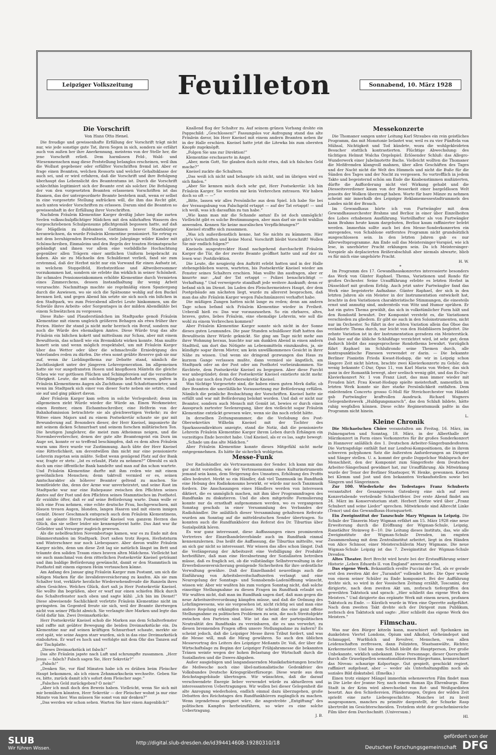Leipziger Volkszeitung
Feuilleton
Sonnabend, 10. März 1928
Die Vorschrift
Von Hans Otto Henel.
Die freudige und gewissenhafte Erfüllung der Vorschrift trägt nicht nur, wie jede sonstige gute Tat, ihren Segen in sich, sondern sie erfährt auch von außen her ihre Anerkennung, meistens von der Stelle her, die jene Vorschrift erließ. Dem harmlosen Feld-, Wald- und Wiesenmenschen mag diese Feststellung belanglos erscheinen, weil ihm die Wollust gegebener oder erfüllter Vorschriften fremd ist. Aber er frage einen Beamten, welchen Ressorts und welcher Gehaltsklasse der auch sei, und er wird erfahren, daß die Vorschrift und ihre Befolgung überhaupt das Lebenslicht des Beamtentums ist. Durch die Vorschrift schlechthin legitimiert sich der Beamte erst als solcher. Die Befolgung der von den vorgesetzten Beamten erlassenen Vorschriften ist das Examen, das der untergeordnete Beamte bestehen muß, wenn er selbst in eine vorgesetzte Stellung aufrücken will, die ihm das Recht gibt, nach unten wieder Vorschriften zu erlassen. Darum sind die Beamten so gewissenhaft in der Erfüllung ihrer Vorschriften.
Nachdem Fräulein Klementine Karger dreißig Jahre lang die zarten Seelen volksschulpflichtiger Mädchen mit den nährhaften Wassern des vorgeschriebenen Schulpensums pflichtgemäß begossen hatte, auf daß die Mägdlein zu duldsamen Gattinnen braver Staatsbürger heranwüchsen, da wurde Fräulein Klementine pensioniert. Sie ertrug es mit dem beruhigenden Bewußtsein, viele Jahrgänge wilder Kinder mit Schönschreiben, Einmaleins und den Regeln der trauten Heimatsprache gebändigt und ihnen vor allem eine vorbildliche Hochachtung gegenüber allen Trägern einer amtlichen Uniform beigebracht zu haben. Als sie zu Michaelis den Schuldienst verließ, fand sie zum erstenmal, daß der Herbst nicht nur ein Vorwand für einen Aufsatz ist, in welchem Stoppelfeld, Herbstzeitlose und Altweibersommer vorzukommen hat, sondern sie erlebte ihn wirklich in seiner Schönheit. Ihr schmales Pensionseinkommen erhöhte Klementine durch Vermieten eines Zimmerchens, dessen Instandhaltung ihr wenig Arbeit verursachte. Nachmittags machte sie regelmäßig einen Spaziergang durch die Auwiesen, wo sie sich die Spätsonne wohlig auf den Buckel brennen ließ, und gegen Abend hin setzte sie sich noch ein bißchen in den Stadtpark, wo zum Feierabend allerlei Leute hinkommen, um die Schwüle ihres Arbeits- oder Sorgentages in der milden Abendkühle bei einem Schwätzchen zu vergessen.
Diese Ruhe- und Plauderstündchen im Stadtparke genoß Fräulein Klementine mit einem ungleich größeren Behagen als etwa früher ihre Ferien. Hinter ihr stand ja nicht mehr herrisch ein Beruf, sondern nur noch die Würde des ehemaligen Amtes. Diese Würde trug das alte Fräulein ein bißchen kokett und mitteilsam zur Schau, aber mit einem Bewußtsein, das schnell wie ein Bremsklotz wirken konnte. Man mußte honett sein und wenn möglich respektabel, um mit Fräulein Karger über das Wetter oder über die schmachvolle Erniedrigung des Vaterlandes reden zu dürfen. Die etwa sonst geübte Reserve gab sie nur auf, wenn ihr Lieblingsthema zur Debatte stand, nämlich die Zuchtlosigkeit unter der jüngeren Lehrergeneration. Im allgemeinen hatte sie vor ausgefransten Hosen und knopflosen Mänteln die gleiche Scheu wie vor gottlosen Flüchen und Schimpfereien auf die verordnete Obrigkeit. Leute, die mit solchen Mängeln behaftet waren, galten in Fräulein Klementinens Augen als Zuchthaus- und Schafottanwärter, und wenn im Stadtpark sich einer von dieser Sorte neben sie setzte, stand sie auf und ging pikiert davon.
Aber Fräulein Karger kam selten in solche Verlegenheit; denn im allgemeinen zieht Würde wieder die Würde an. Einen Werkmeister, einen Rentner, einen Eichamtsschreiber, eine Helferin von der Bahnhofsmission betrachtete sie als gleichwertigen Verkehr; zu der Witwe eines Majors und zu einem Postsekretär schaute sie gar mit Bewunderung auf. Besonders dieser, der Herr Kneisel, imponierte ihr mit seinem dicken Schnurrbart und seinem forschen militärischen Ton. Die heutigen Junglehrer, die meist zum Atheismus neigen, und die Novemberverbrecher, denen der gute alte Beamtengeist ein Dorn im Auge sei, konnte er so treffend beschimpfen, daß es dem alten Fräulein warm ums Herz wurde vor Zustimmung. Auch übte der Herr Kneisel eine Ritterlichkeit, um derentwillen ihm nicht nur eine pensionierte Lehrerin zugetan sein müßte. Selbst wenn genügend Platz auf der Bank war, fragte er stets: „Ist es erlaubt, Platz zu nehmen?“ Obwohl es sich doch um eine öffentliche Bank handelte und man auf ihn schon wartete. Und Fräulein Klementine durfte mit ihm reden wie mit einem gewöhnlichen Menschen; denn taktvoll vermied er es, seinen Amtscharakter als höherer Beamter geltend zu machen. Sie bemitleidete ihn, denn der Arme war unverheiratet, und seine Rast im Stadtparke war nur eine Ruhepause zwischen den Pflichten seines Amtes auf der Post und den Pflichten seines Stammtisches im Posthotel. Er erzählte öfter, daß er auf seine Beförderung warte. Dann wolle er sich eine Frau nehmen, eine echte deutsche Frau, hochgewachsen, mit blauen treuen Augen, blonden, langen Haaren und mit einem innigen Gemüt. Dieser Geschmack entsprach auch dem Fräulein Klementinens, und sie gönnte Herrn Postsekretär Kneisel von ganzem Herzen das Glück, das sie selber leider nie kennengelernt hatte. Das Amt war ihr Geliebter und Versorger zugleich gewesen.
Als die nebelfeuchten Novembertage kamen, war es zu Ende mit den Dämmerstunden im Stadtpark. Dort saßen trotz Regen, Herbststurm und Winterschnee nur noch Liebespaare. Aber davon wußte Fräulein Karger nichts, denn um diese Zeit lag sie natürlich längst im Bett und träumte den soliden Traum eines braven alten Mädchens. Vielleicht hat sie auch manchmal von dem ritterlichen Postsekretär Kneisel geträumt und ihm baldige Beförderung gewünscht, damit er den Stammtisch im Posthotel mit einem eigenen Heim vertauschen könne.
Am Anfang des Januar ging Fräulein Karger zum Postamt, um sich die nötigen Marken für die Invalidenversicherung zu kaufen. Als sie zum Schalter trat, verklärte herzliche Wiedersehensfreude die Runzeln ihres alten Gesichtes. Welches Glück, dort saß ja Herr Postsekretär Kneisel. Sie wollte ihn begrüßen, aber er warf nur einen schiefen Blick durch das Schalterfenster nach oben und sagte kühl: „Ich bin im Dienst!“ Diese abweisende Sachlichkeit verletzte Fräulein Klementine nicht im geringsten. Im Gegenteil freute sie sich, weil der Beamte ihretwegen nicht von seiner Pflicht abwich. Sie verlangte ihre Marken und legte das Geld dafür hin. Zwei Dreimarkstücke.
Herr Postsekretär Kneisel schob die Marken aus dem Schalterfenster und raffte mit geübter Bewegung die beiden Dreimarkstücke ein. Da Klementine nur auf seinen kräftigen Schnurrbart schaute, merkte sie erst spät, wie seine Augen starr wurden, sich in das eine Dreimarkstück einbohrten. Er warf es hoch und verfolgte mit dem Ohr das Tanzen auf der Tischplatte.
„Dieses Dreimarkstück ist falsch!“
Das alte Fräulein japste nach Luft und schrumpfte zusammen. „Herr Jesus — falsch? Falsch sagen Sie, Herr Sekretär?“
„Falsch!“
„Denken Sie, vor fünf Minuten habe ich es drüben beim Fleischer Haupt bekommen, als ich einen Zehnmarkschein wechselte. Geben Sie es, bitte, zurück damit ich's sofort dem Fleischer sage.“
„Falsches Geld zurückgeben? O nein!“
„Aber ich muß doch den Beweis haben. Vielleicht, wenn Sie sich mit mir bemühen könnten, Herr Sekretär — der Fleischer wohnt ja nur eine Minute von hier. Was müssen Sie sonst von mir denken?“
„Das werden wir schon sehen. Warten Sie hier einen Augenblick!“
Knallend flog der Schalter zu. Auf seinem grünen Vorhang drohte ein Pappschild: „Geschlossen!“ Fassungslos vor Aufregung stand das alte Fräulein davor, bis Herr Kneisel mit einem andern Beamten neben ihr in der Halle erschien. Kneisel hatte jetzt die Litewka bis zum obersten Knopfe zugeknöpft.
„Folgen Sie uns zur Direktion!“
Klementine erschauerte in Angst.
„Aber, mein Gott, Sie glauben doch nicht etwa, daß ich falsches Geld mache?“
Kneisel zuckte die Schultern.
„Das weiß ich nicht und behaupte ich nicht, und im übrigen wird es sich finden.“
„Aber Sie kennen mich doch sehr gut, Herr Postsekretär. Ich bin Fräulein Karger. Sie werden mir kein Verbrechen zutrauen. Wir haben doch so oft — —“
„Bitte, lassen wir alles Persönliche aus dem Spiel. Ich habe Sie bei der Verausgabung von Falschgeld ertappt — auf der Tat ertappt! — und ich weiß, was ich daraufhin zu tun habe.“
„Wie kann man mir die Schande antun! Es ist doch unmöglich! Vielleicht gibt es solche Bestimmungen, aber man darf sie nicht wahllos anwenden. Kennen Sie keine moralischen Verpflichtungen?“
Kneisel straffte sich zusammen.
„Was ich außerdienstlich kenne, hat Sie nichts zu kümmern. Hier gibt's Vorschriften und keine Moral. Vorschrift bleibt Vorschrift! Wollen Sie mir endlich folgen?“
Kneisels ausgestreckter Hand nachgehend durchschritt Fräulein Karger die Tür, die der zweite Beamte geöffnet hatte und auf der zu lesen war: Postdirektion.
Die Leute, die neugierig den Auftritt erlebt hatten und in der Halle stehengeblieben waren, warteten, bis Postsekretär Kneisel wieder am Fenster seines Schalters erschien. Man wollte ihn ausfragen, aber er knurrte nur: „Auf der Tat ertappt — Polizei benachrichtigt — Verhaftung.“ Und verweigerte standhaft jede weitere Auskunft; denn er befand sich im Dienst. Im Laden des Fleischermeisters Haupt, der dem Postgebäude am nächsten liegt, wurde zu allererst besprochen, daß man das alte Fräulein Karger wegen Falschmünzerei verhaftet habe.
Die müßigen Zungen hatten nicht lange zu reden; denn am andern Tage schon befand sich Fräulein Klementine wieder in Freiheit. Ueberall hieß es: Das war vorauszusehen. So ein ehrbares, altes, braves, gutes, liebes Fräulein, eine ehemalige Lehrerin, wie soll die wohl zu einem Verbrechen kommen?
Aber Fräulein Klementine Karger sonnte sich nicht in der Sonne dieses guten Leumundes. Die paar Stunden schuldloser Haft hatten das Bewußtsein ihrer Würde geknickt. Sie ging am Tage nicht mehr aus ihrer Wohnung heraus, huschte nur am dunklen Abend in einen andern Stadtteil, um dort das Nötigste an Lebensmitteln einzukaufen, ja, sie kündigte sogar ihrem Mieter, um kein unwillkommenes Gesicht in ihrer Nähe zu wissen. Und wenn sie dringend gezwungen das Haus zu kurzem Gange verlassen mußte, dann vermied sie ängstlich, am Stadtpark oder an der Post oder am Posthotel vorbeizukommen. Sie fürchtete, dem Postsekretär Kneisel zu begegnen. Aber diese Furcht war unbegründet; denn der Postsekretär Kneisel existierte nicht mehr. Es gab nur noch den Post-Obersekretär Kneisel.
Was tüchtige Vorgesetzte sind, die haben einen guten Merk dafür, ob ihre Beamten die unerläßliche Voraussetzung zur Beförderung erfüllen. Nämlich die peinliche Beobachtung der Vorschriften. Kneisel hatte sie erfüllt und war mit Beförderung belohnt worden. Und daß er nicht nur Beamter, sondern auch Mensch mit Gemüt ist, bewies er durch einen Ausspruch zartester Seelenregung, über den vielleicht sogar Fräulein Klementine entzückt gewesen wäre, wenn sie ihn noch erlebt hätte.
In derselben Zeitungsnummer, die die Verlobung des Post-Obersekretärs Wilhelm Kneisel mit der Tochter des Sparkassendirektors anzeigte, stand die Notiz, daß die pensionierte Lehrerin Fräulein Klementine Karger ihrem Leben durch Erhängen ein vorzeitiges Ende bereitet habe. Und Kneisel, als er es las, sagte bewegt:
„Schade um das alte Mädchen.“
Aber Fräulein Klementine konnte dieses Mitgefühl nicht mehr entgegennehmen. Es hätte ihr sicherlich wohlgetan.
Messe-Funk
Der Radiohändler als Vertrauensmann der Sender. Ich kann mir das gar nicht vorstellen, wie der Vertrauensmann eines Kulturinstruments jemand sein kann, dem Steigerung des Umsatzes, Erhöhung des Profits alles bedeutet. Merkt so ein Händler, daß viel Tanzmusik im Rundfunk eine Hebung des Radiokonsums bewirkt, er würde nur noch Tanzmusik fordern. Die Anschauungen eines Händlers werden von Interessen diktiert, die es unmöglich machen, mit ihm über Programmfragen des Rundfunks zu diskutieren. Und die oben mitgeteilte Formulierung konnte nur da ernsthaft aufgenommen werden, wo es vergangenen Sonntag geschah: in einer Versammlung des Verbandes der Radiohändler. Die anläßlich dieser Versammlung gehaltenen Referate wurden am Sonntag auf die mitteldeutschen Sender übertragen. So konnten auch die Rundfunkhörer das Referat des Dr. Tiburtius über Sozialpolitik hören.
Es war ganz interessant, diese Auffassungen eines prominenten Vertreters der Einzelhandelsverbände auch im Rundfunk einmal kennenzulernen. Das heißt die Auffassung, die Tiburtius mitteilte, war an sich gar nicht so interessant. Wir wissen das alles schon längst. Daß die Verlängerung der Arbeitszeit eine Verbilligung der Produkte herbeiführe, daß man eine Herabsetzung der Soziallasten betreiben müsse, daß es fraglich sei, ob die vollständige Selbstverwaltung in der Erwerbslosenversicherung genügende Sicherheiten für ihre ordentliche Verwaltung gewähre. Daß der Einzelhandel neuerdings auch die Einführung von Arbeitsbereitschaftszeiten verlangt und eine Neuregelung der Sonntags- und Sonnabends-Ladenöffnung wünscht, wissen wir. Aber wir wußten bis zum vorigen Sonntag nicht, daß solche einseitige Stellungnahme zu diesen Fragen im Rundfunk erlaubt sei. Wir wußten nicht, daß man im Rundfunk sagen darf, daß man gegen die neue Arbeitszeitverordnung kämpfen müsse, und daß die Ordnung des Lehrlingswesens, wie sie vorgesehen ist, nicht richtig sei und man eine andere Regelung erkämpfen müsse. Mir scheint das eine ganz offene Stellungnahme zu politischen Problemen zu sein, die noch Streitobjekte zwischen den Parteien sind. Wie ist das mit der parteipolitischen Neutralität des Rundfunks zu vereinbaren, die es uns verwehrt, zu diesen brennenden Fragen offen unsere Stellungnahme zu äußern? Es scheint jedoch, daß die Leipziger Messe ihren Tribut fordert, und was die Messe will, muß die Mirag gewähren. So auch den üblichen Messevortrag des Leiters des Leipziger Meßamts Dr. Voß, der über die Wirtschaftslage zu Beginn der Leipziger Frühjahrsmesse die bekannten Tränen weinte wegen der hohen Belastung der Wirtschaft durch die Soziallasten und die Dawes-Abgaben.
Außer ausgiebigen und langandauernden Musikdarbietungen brachte die Meßwoche noch eine übel-nationalistische Gedenkfeier des Volksbundes Deutsche Kriegsgräberfürsorge. Diese wurde aus dem Reichstagsgebäude übertragen. Wir wünschten, daß die darauf verschwendete Energie lieber verwendet würde zu aktuelleren und interessanteren Uebertragungen. Wir wollen bei dieser Gelegenheit die alte Anregung wiederholen, endlich einmal dazu überzugehen, große Debatten des Reichstages den Rundfunkhörern zugänglich zu machen. Wenn irgendetwas geeignet wäre, die angestrebte „Entgiftung“ des politischen Kampfes herbeizuführen, so wäre es eine solche Uebertragung.
J. B.
Messekonzerte
Die Thomaner sangen unter Leitung Karl Straubes ein rein geistliches Programm, das mit Monotonie belastet war, weil es zu vier Fünfteln von Mühsal, Nichtigkeit und Tod kündete, wozu die wohlgekleideten Besucher stattlich kontrastierten. Flüchtige Abwechslung: des tüchtigen Helmut Walcha Orgelspiel. Erlösender Schluß: das Allegro-Wunderwerk einer Jubelmotette Bachs. Vielleicht wollten die Thomaner die Meßfremden klangvoll mahnen, über allen Geschäften des Tages und der Nacht nicht die Welt des Himmels und nicht die Buße für die Sünden des Tages und der Nacht zu vergessen. So vortrefflich in jedem Takte und begeisternd schön am Ende die Knabenstimmen mußizierten, dürfte die Aufforderung nicht viel Wirkung gehabt und die Diesseitsverdiener kaum von der Besserkeit einer bargeldlosen Welt jenseits der Wolken überzeugt haben. Worte für bare Münze zu nehmen scheint mir innerhalb des Leipziger Reklamemessestadtrummels des Landes nicht der Brauch.
Im Gewandhaus hörte ich von Furtwängler mit dem Gewandhausorchester Brahms und Berlioz in einer über Einzelheiten des Lobes erhabenen Ausführung. Vorteilhafter als von Furtwängler kann Brahms heute kaum dargeboten, Berlioz kaum raffinierter belebt werden. Immerhin sollte auch bei den Messe-Sonderkonzerten ein anregendes, von Schablone entferntes Programm nicht grundsätzlich ausgeschlossen sein. In den letzten Jahren gab es nur Allerweltsprogramme. Am Ende soll das Meistersinger-Vorspiel, wie ich lese, in unerhörter Pracht erklungen sein. Da ich Meistersinger-Vorspiele als deplacierten Reißerabschluß aber niemals abwarte, blieb es für mich eine ungehörte Pracht.
H. W.
*
Im Programm des 17. Gewandhauskonzertes interessierte besonders das Werk von Günter Raphael. Thema, Variationen und Rondo für großes Orchester. Seine Uraufführung erlebte es letzten Herbst in Düsseldorf mit großem Erfolg. Auch jetzt unter Furtwängler fand das Werk eine begeisterte Aufnahme. Günter Raphael, der sich in den letzten Jahren als ein Meister in der Instrumentation entwickelt hat, brachte in den Variationen charakteristische Stimmungen, die einesteils ernst und anmutig sind, andernteils von Witz und Humor sprühen. Er hat ein gutes Thema gewählt, das sich in volkstümlicher Form hält und den Rondostil bewahrt. Der Komponist versteht es, die Variationen verschieden zu gliedern. Er gibt sie auch in den Soloinstrumenten, nicht nur im Orchester. So führt in der achten Variation allein das Oboe das veränderte Thema durch, nur leicht von den Holzbläsern begleitet. Die zehnte Variation ist in der Instrumentation geradezu ein Meisterstück. Daß hier auf die übliche Schlußfuge verzichtet wird, ist sehr gut; denn dadurch bleibt das ausgesprochene Rondothema bewahrt. Vorzüglich führt Raphael im Schlußrondo seine Themen durch, alle kontrapunktische Finessen verwendet er darin. — Die bekannte Berliner Pianistin Frieda Kwast-Hodapp, die wir in Leipzig schon längere Zeit nicht hörten, brachte zwei Klavierkonzerte zu Gehör; das wenig bekannte C-Dur, Opus 11, von Karl Maria von Weber, das sich ganz in der Romantik bewegt, aber seelisch wenig gibt, und das Es-Dur-Klavierkonzert Nr. 1 von Franz Liszt, das man immer wieder mit Freuden hört. Frau Kwast-Hodapp spielte meisterhaft, namentlich im letzten Werk konnte sie ihre starke Persönlichkeit entfalten. Dem einleitenden Concerto grosso G-Moll für Streichorchester von Händel gab Furtwängler kraftvollen Ausdruck. Richard Wagners Gelegenheitswerk „Huldigungsmarsch“, das den Schluß bildete, hätte ruhig wegfallen können. Diese echte Regimentsmusik paßte in das Programm nicht hinein.
L.
Kleine Chronik
Die Michaelschen Chöre veranstalten am Freitag, 16. März, im Palmengarten und Sonntag, 18. März, in der Alberthalle ihr Märzkonzert in Form eines Vorkonzertes für ihr großes Sonderkonzert in Hannover anläßlich des 1. Deutschen Arbeiter-Sängerbundesfestes. Die Vortragsfolge enthält fast nur Lendvai-Kompositionen, die in ihrem schweren polyphonen Satz die äußersten Anforderungen an Dirigent und Sänger stellen. U. a. kommt der große Doppelchor Wahlspruch der Menschheit, den der Komponist zum Sängerfeste dem Deutschen Arbeiter-Sängerbund gewidmet hat, zur Uraufführung. Als Mitwirkung wurde der Tenor der Berliner Staatsoper, W. Henke, gewonnen. Karten bei Klemm und Jost und den bekannten Verkaufsstellen sowie bei Sängern und Sängerinnen.
Zur 100. Wiederkehr des Todestages Franz Schuberts veranstaltet der Gesangverein Gutenberg eine sich auf zwei Konzertabende verteilende Schubertfeier. Der erste Abend findet am 24. März im Konservatorium statt. Herbert Dietze wird über „Franz Schubert und seine Lieder“ sprechen. Mitwirkende sind Albrecht Linke (Tenor) und das Gewandhaus-Hornquartett.
Ein Zweiginstitut der Tanzschule Mary Wigman in Leipzig. Die Schule der Tänzerin Mary Wigman erfährt am 15. März 1928 eine neue Erweiterung durch die Eröffnung der Wigman-Schule, Leipzig, Ranstädter Steinweg 8—10. Die Leitung dieses Instituts, das, wie alle Zweiginstitute der Wigman-Schule Dresden, im engsten Zusammenhang mit dem Zentralinstitut arbeitet, liegt in den Händen von Alice Schnoor, einer Meisterschülerin Mary Wigmans. Die neue Wigman-Schule Leipzig ist das 7. Zweiginstitut der Wigman-Schule Dresden.
Altes Theater. Bert Brecht wird heute bei der Erstaufführung seiner Historie „Leben Eduards II. von England“ anwesend sein.
Das eigene Werk. Bekanntlich ereilte Puccini der Tod, als er gerade erst den zweiten Akt der „Turandot“ vollendet hatte. Die Oper wurde von einem seiner Schüler zu Ende komponiert. Bei der Aufführung drehte sich, so wird in der Vossischen Zeitung erzählt, Toscanini, der dirigierte, nach dem zweiten Akt um, zerbrach tiefergriffen den geweihten Taktstock und sprach: „Hier schließt das eigene Werk des Meisters.“ Und dirigierte das ergänzte Werk mit einem neuen, profanen Taktstock zu Ende. — Kürzlich wurde in Wien eine Operette aufgeführt. Nach dem zweiten Takt drehte sich der Dirigent zum Publikum, zerbrach den Taktstock und sagte: „Hier schließt das eigene Werk des Meisters.“
Filmschau.
Was nur den Bürger kitzeln kann, marschiert auf: Spelunken im dunkelsten Viertel Londons, Opium und Alkohol, Geheimdepot und Schmuggel, Wurfdolch und Revolver, Menschen, von allen Leidenschaften zerfressen, dann Polizisten, Staatsanwälte, Richter, Kerkermeister. Und bis zum Schluß bleibt die Hauptperson, Der große Unbekannte, wirklich unbekannt. Diese Personnage, dieser Querschnitt durch alle Gruselquellen sensationslüsternen Bürgertums, kennzeichnet das Niveau: schaurige Kolportage. Gut gespielt, geschickt regiert, raffiniert aufgebaut, aber — weder als Unterhaltungsfilm noch als soziales Bild diskutabel. (Emelka.)
Einen trotz einiger Mängel immerhin sehenswerten Film findet man in Die Liebe der Jeanne Ney, nach einem Roman Ilja Ehrenburgs. Eine Stadt in der Krim wird abwechselnd von Rot- und Weißgardisten besetzt. Aus den Schießereien, Plünderungen, Orgien der wilden Zeit sprießt eine zarte Liebesgeschichte. Manches ist zu breit ausgesponnen, manches zu primitiv dargestellt, der Schurke Rasp übertreibt im Gesichterschneiden. Trotzdem steht der geschehnisreiche Film über dem Durchschnitt. (Universum.)
Hl.
SLUB
Wir führen Wissen.
http://digital.slub-dresden.de/id394414608-19280310/18
gefördert von der
Deutschen Forschungsgemeinschaft DFG